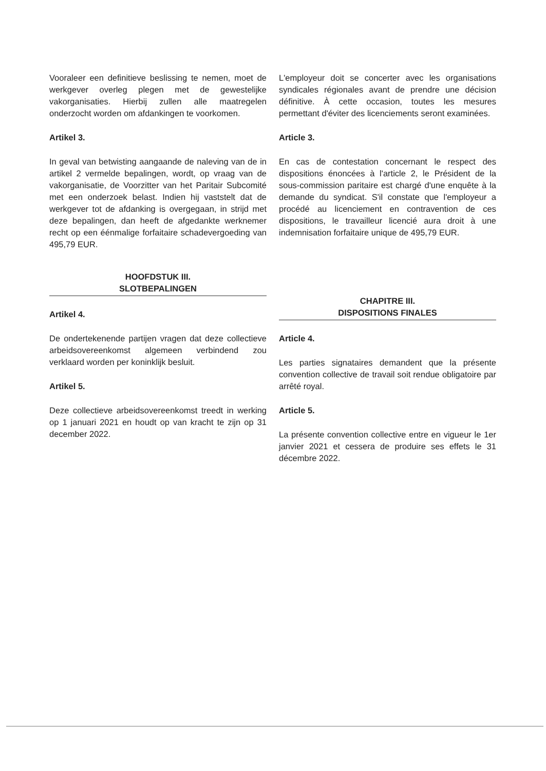Vooraleer een definitieve beslissing te nemen, moet de werkgever overleg plegen met de gewestelijke vakorganisaties. Hierbij zullen alle maatregelen onderzocht worden om afdankingen te voorkomen.
Artikel 3.
In geval van betwisting aangaande de naleving van de in artikel 2 vermelde bepalingen, wordt, op vraag van de vakorganisatie, de Voorzitter van het Paritair Subcomité met een onderzoek belast. Indien hij vaststelt dat de werkgever tot de afdanking is overgegaan, in strijd met deze bepalingen, dan heeft de afgedankte werknemer recht op een éénmalige forfaitaire schadevergoeding van 495,79 EUR.
HOOFDSTUK III.
SLOTBEPALINGEN
Artikel 4.
De ondertekenende partijen vragen dat deze collectieve arbeidsovereenkomst algemeen verbindend zou verklaard worden per koninklijk besluit.
Artikel 5.
Deze collectieve arbeidsovereenkomst treedt in werking op 1 januari 2021 en houdt op van kracht te zijn op 31 december 2022.
L'employeur doit se concerter avec les organisations syndicales régionales avant de prendre une décision définitive. À cette occasion, toutes les mesures permettant d'éviter des licenciements seront examinées.
Article 3.
En cas de contestation concernant le respect des dispositions énoncées à l'article 2, le Président de la sous-commission paritaire est chargé d'une enquête à la demande du syndicat. S'il constate que l'employeur a procédé au licenciement en contravention de ces dispositions, le travailleur licencié aura droit à une indemnisation forfaitaire unique de 495,79 EUR.
CHAPITRE III.
DISPOSITIONS FINALES
Article 4.
Les parties signataires demandent que la présente convention collective de travail soit rendue obligatoire par arrêté royal.
Article 5.
La présente convention collective entre en vigueur le 1er janvier 2021 et cessera de produire ses effets le 31 décembre 2022.